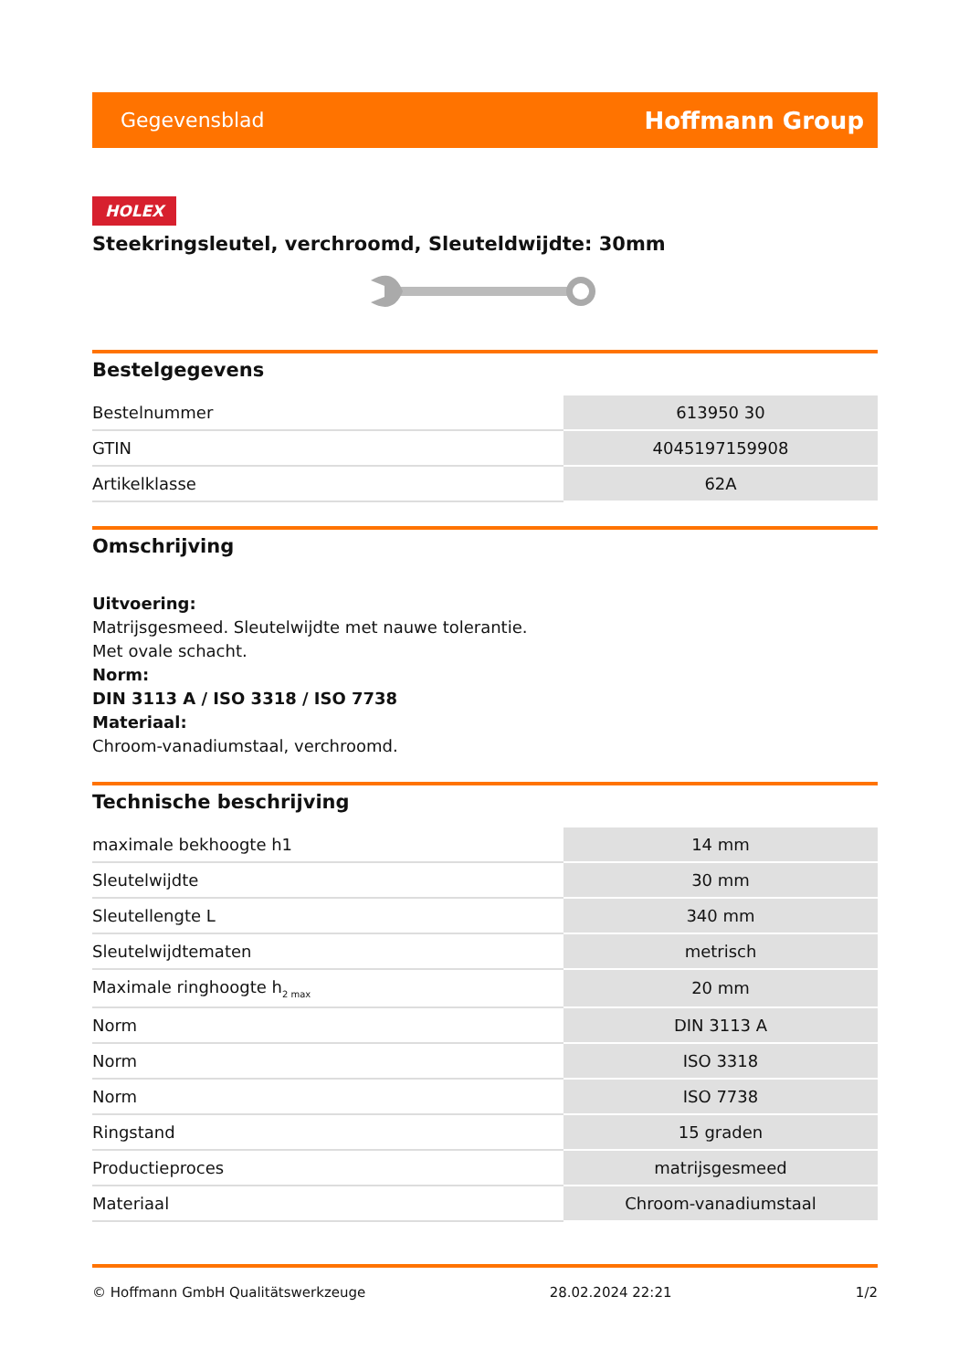Gegevensblad Hoffmann Group
HOLEX
Steekringsleutel, verchroomd, Sleuteldwijdte: 30mm
Bestelgegevens
| Bestelnummer | 613950 30 |
| GTIN | 4045197159908 |
| Artikelklasse | 62A |
Omschrijving
Uitvoering:
Matrijsgesmeed. Sleutelwijdte met nauwe tolerantie.
Met ovale schacht.
Norm:
DIN 3113 A / ISO 3318 / ISO 7738
Materiaal:
Chroom-vanadiumstaal, verchroomd.
Technische beschrijving
| maximale bekhoogte h1 | 14 mm |
| Sleutelwijdte | 30 mm |
| Sleutellengte L | 340 mm |
| Sleutelwijdtematen | metrisch |
| Maximale ringhoogte h<sub>2 max</sub> | 20 mm |
| Norm | DIN 3113 A |
| Norm | ISO 3318 |
| Norm | ISO 7738 |
| Ringstand | 15 graden |
| Productieproces | matrijsgesmeed |
| Materiaal | Chroom-vanadiumstaal |
© Hoffmann GmbH Qualitätswerkzeuge 28.02.2024 22:21 1/2